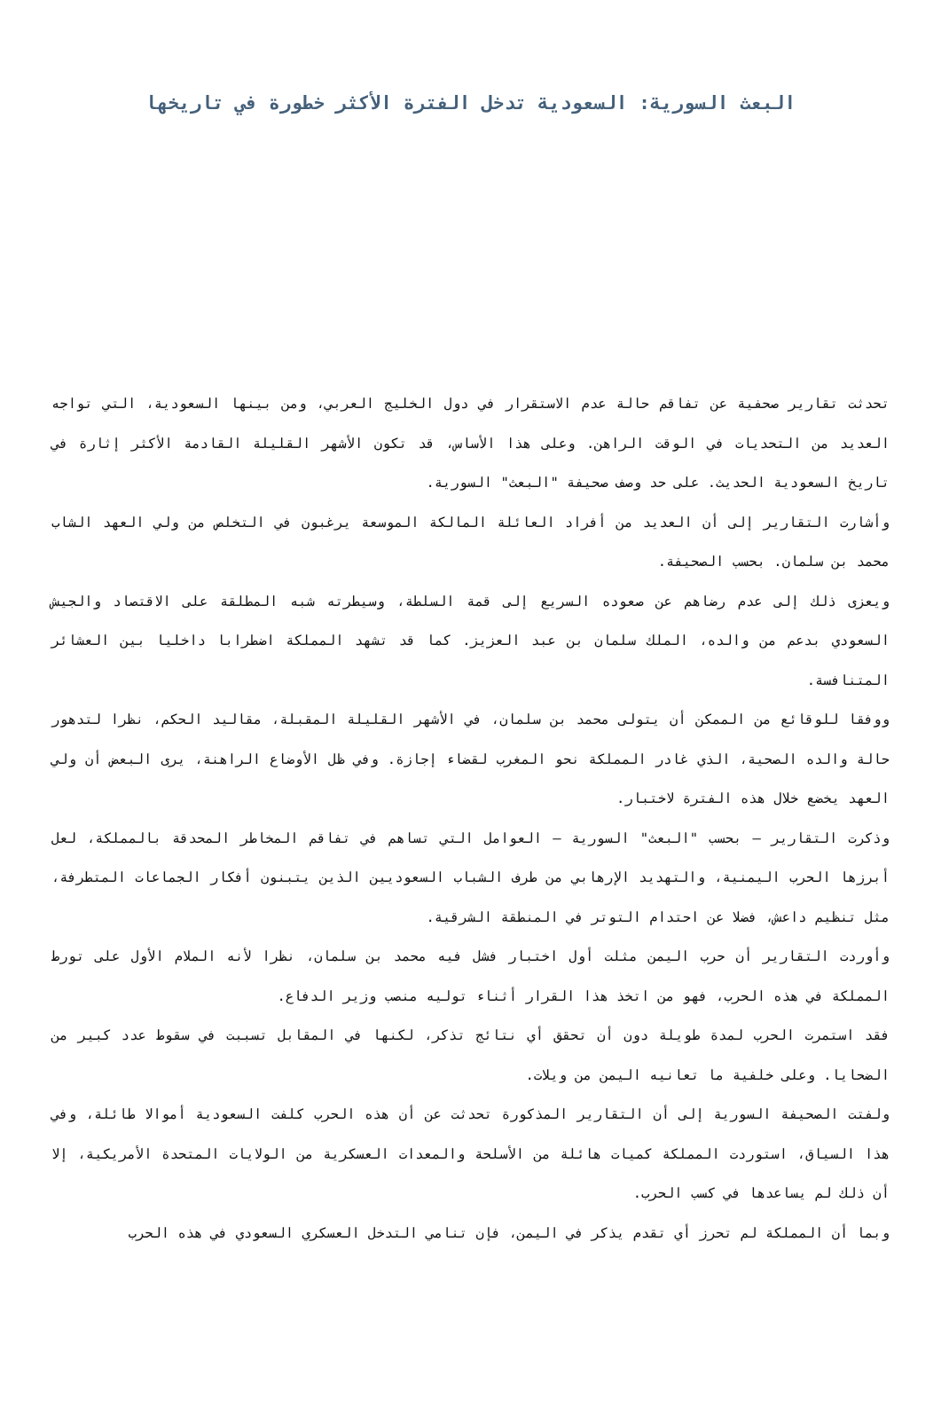البعث السورية: السعودية تدخل الفترة الأكثر خطورة في تاريخها
تحدثت تقارير صحفية عن تفاقم حالة عدم الاستقرار في دول الخليج العربي، ومن بينها السعودية، التي تواجه العديد من التحديات في الوقت الراهن. وعلى هذا الأساس، قد تكون الأشهر القليلة القادمة الأكثر إثارة في تاريخ السعودية الحديث. على حد وصف صحيفة "البعث" السورية.
وأشارت التقارير إلى أن العديد من أفراد العائلة المالكة الموسعة يرغبون في التخلص من ولي العهد الشاب محمد بن سلمان. بحسب الصحيفة.
ويعزى ذلك إلى عدم رضاهم عن صعوده السريع إلى قمة السلطة، وسيطرته شبه المطلقة على الاقتصاد والجيش السعودي بدعم من والده، الملك سلمان بن عبد العزيز. كما قد تشهد المملكة اضطرابا داخليا بين العشائر المتنافسة.
ووفقا للوقائع من الممكن أن يتولى محمد بن سلمان، في الأشهر القليلة المقبلة، مقاليد الحكم، نظرا لتدهور حالة والده الصحية، الذي غادر المملكة نحو المغرب لقضاء إجازة. وفي ظل الأوضاع الراهنة، يرى البعض أن ولي العهد يخضع خلال هذه الفترة لاختبار.
وذكرت التقارير – بحسب "البعث" السورية – العوامل التي تساهم في تفاقم المخاطر المحدقة بالمملكة، لعل أبرزها الحرب اليمنية، والتهديد الإرهابي من طرف الشباب السعوديين الذين يتبنون أفكار الجماعات المتطرفة، مثل تنظيم داعش، فضلا عن احتدام التوتر في المنطقة الشرقية.
وأوردت التقارير أن حرب اليمن مثلت أول اختبار فشل فيه محمد بن سلمان، نظرا لأنه الملام الأول على تورط المملكة في هذه الحرب، فهو من اتخذ هذا القرار أثناء توليه منصب وزير الدفاع.
فقد استمرت الحرب لمدة طويلة دون أن تحقق أي نتائج تذكر، لكنها في المقابل تسببت في سقوط عدد كبير من الضحايا. وعلى خلفية ما تعانيه اليمن من ويلات.
ولفتت الصحيفة السورية إلى أن التقارير المذكورة تحدثت عن أن هذه الحرب كلفت السعودية أموالا طائلة، وفي هذا السياق، استوردت المملكة كميات هائلة من الأسلحة والمعدات العسكرية من الولايات المتحدة الأمريكية، إلا أن ذلك لم يساعدها في كسب الحرب.
وبما أن المملكة لم تحرز أي تقدم يذكر في اليمن، فإن تنامي التدخل العسكري السعودي في هذه الحرب